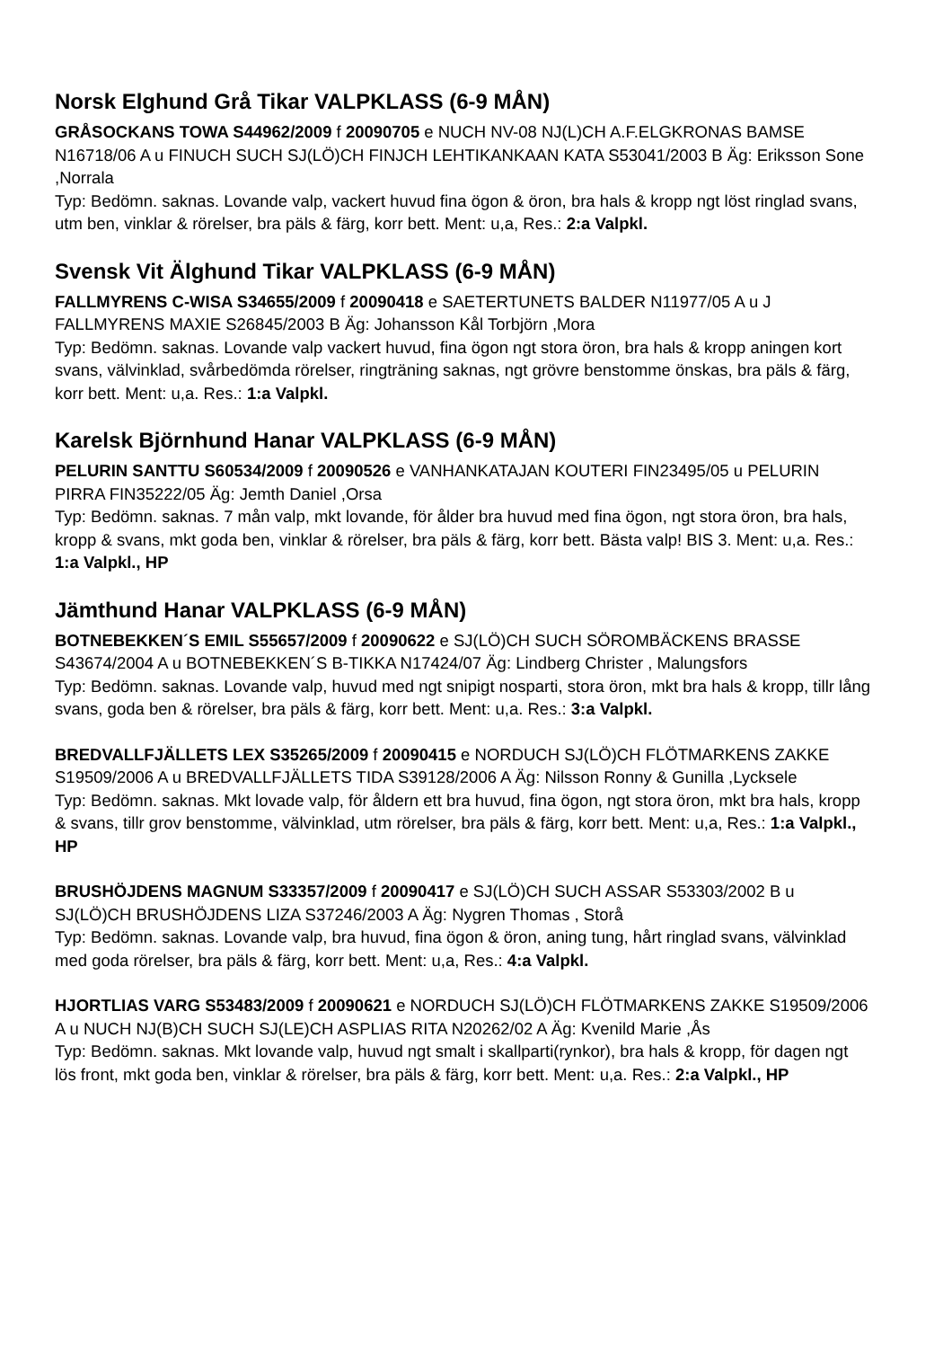Norsk Elghund Grå Tikar VALPKLASS (6-9 MÅN)
GRÅSOCKANS TOWA S44962/2009 f 20090705 e NUCH NV-08 NJ(L)CH A.F.ELGKRONAS BAMSE N16718/06 A u FINUCH SUCH SJ(LÖ)CH FINJCH LEHTIKANKAAN KATA S53041/2003 B Äg: Eriksson Sone ,Norrala
Typ: Bedömn. saknas. Lovande valp, vackert huvud fina ögon & öron, bra hals & kropp ngt löst ringlad svans, utm ben, vinklar & rörelser, bra päls & färg, korr bett. Ment: u,a, Res.: 2:a Valpkl.
Svensk Vit Älghund Tikar VALPKLASS (6-9 MÅN)
FALLMYRENS C-WISA S34655/2009 f 20090418 e SAETERTUNETS BALDER N11977/05 A u J FALLMYRENS MAXIE S26845/2003 B Äg: Johansson Kål Torbjörn ,Mora
Typ: Bedömn. saknas. Lovande valp vackert huvud, fina ögon ngt stora öron, bra hals & kropp aningen kort svans, välvinklad, svårbedömda rörelser, ringträning saknas, ngt grövre benstomme önskas, bra päls & färg, korr bett. Ment: u,a. Res.: 1:a Valpkl.
Karelsk Björnhund Hanar VALPKLASS (6-9 MÅN)
PELURIN SANTTU S60534/2009 f 20090526 e VANHANKATAJAN KOUTERI FIN23495/05 u PELURIN PIRRA FIN35222/05 Äg: Jemth Daniel ,Orsa
Typ: Bedömn. saknas. 7 mån valp, mkt lovande, för ålder bra huvud med fina ögon, ngt stora öron, bra hals, kropp & svans, mkt goda ben, vinklar & rörelser, bra päls & färg, korr bett. Bästa valp! BIS 3. Ment: u,a. Res.: 1:a Valpkl., HP
Jämthund Hanar VALPKLASS (6-9 MÅN)
BOTNEBEKKEN´S EMIL S55657/2009 f 20090622 e SJ(LÖ)CH SUCH SÖROMBÄCKENS BRASSE S43674/2004 A u BOTNEBEKKEN´S B-TIKKA N17424/07 Äg: Lindberg Christer , Malungsfors
Typ: Bedömn. saknas. Lovande valp, huvud med ngt snipigt nosparti, stora öron, mkt bra hals & kropp, tillr lång svans, goda ben & rörelser, bra päls & färg, korr bett. Ment: u,a. Res.: 3:a Valpkl.
BREDVALLFJÄLLETS LEX S35265/2009 f 20090415 e NORDUCH SJ(LÖ)CH FLÖTMARKENS ZAKKE S19509/2006 A u BREDVALLFJÄLLETS TIDA S39128/2006 A Äg: Nilsson Ronny & Gunilla ,Lycksele
Typ: Bedömn. saknas. Mkt lovade valp, för åldern ett bra huvud, fina ögon, ngt stora öron, mkt bra hals, kropp & svans, tillr grov benstomme, välvinklad, utm rörelser, bra päls & färg, korr bett. Ment: u,a, Res.: 1:a Valpkl., HP
BRUSHÖJDENS MAGNUM S33357/2009 f 20090417 e SJ(LÖ)CH SUCH ASSAR S53303/2002 B u SJ(LÖ)CH BRUSHÖJDENS LIZA S37246/2003 A Äg: Nygren Thomas , Storå
Typ: Bedömn. saknas. Lovande valp, bra huvud, fina ögon & öron, aning tung, hårt ringlad svans, välvinklad med goda rörelser, bra päls & färg, korr bett. Ment: u,a, Res.: 4:a Valpkl.
HJORTLIAS VARG S53483/2009 f 20090621 e NORDUCH SJ(LÖ)CH FLÖTMARKENS ZAKKE S19509/2006 A u NUCH NJ(B)CH SUCH SJ(LE)CH ASPLIAS RITA N20262/02 A Äg: Kvenild Marie ,Ås
Typ: Bedömn. saknas. Mkt lovande valp, huvud ngt smalt i skallparti(rynkor), bra hals & kropp, för dagen ngt lös front, mkt goda ben, vinklar & rörelser, bra päls & färg, korr bett. Ment: u,a. Res.: 2:a Valpkl., HP